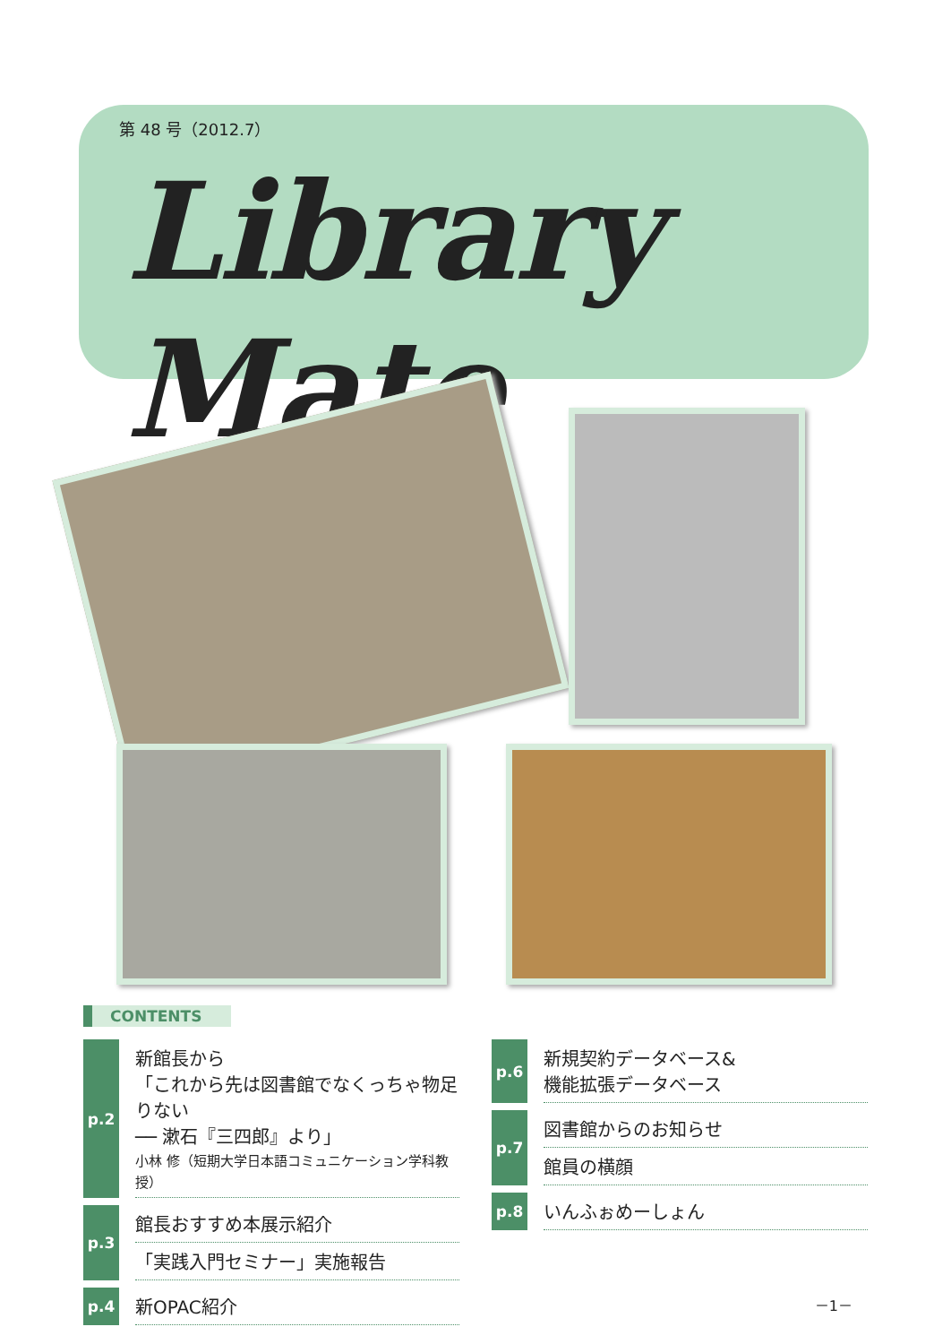第 48 号（2012.7）
Library Mate
CONTENTS
p.2
新館長から
「これから先は図書館でなくっちゃ物足りない
── 漱石『三四郎』より」
小林 修（短期大学日本語コミュニケーション学科教授）
p.3
館長おすすめ本展示紹介
「実践入門セミナー」実施報告
p.4
新OPAC紹介
p.6
新規契約データベース&
機能拡張データベース
p.7
図書館からのお知らせ
館員の横顔
p.8
いんふぉめーしょん
－1－